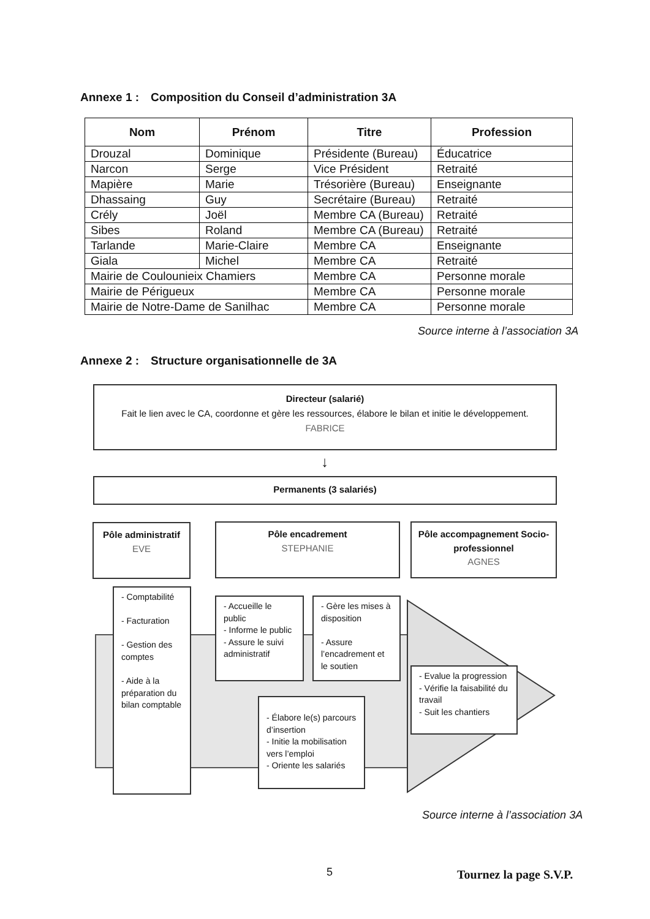Annexe 1 : Composition du Conseil d’administration 3A
| Nom | Prénom | Titre | Profession |
| --- | --- | --- | --- |
| Drouzal | Dominique | Présidente (Bureau) | Éducatrice |
| Narcon | Serge | Vice Président | Retraité |
| Mapière | Marie | Trésorière (Bureau) | Enseignante |
| Dhassaing | Guy | Secrétaire (Bureau) | Retraité |
| Crély | Joël | Membre CA (Bureau) | Retraité |
| Sibes | Roland | Membre CA (Bureau) | Retraité |
| Tarlande | Marie-Claire | Membre CA | Enseignante |
| Giala | Michel | Membre CA | Retraité |
| Mairie de Coulounieix Chamiers | | Membre CA | Personne morale |
| Mairie de Périgueux | | Membre CA | Personne morale |
| Mairie de Notre-Dame de Sanilhac | | Membre CA | Personne morale |
Source interne à l’association 3A
Annexe 2 : Structure organisationnelle de 3A
Directeur (salarié)
Fait le lien avec le CA, coordonne et gère les ressources, élabore le bilan et initie le développement.
FABRICE
↓
Permanents (3 salariés)
Pôle administratif
EVE
Pôle encadrement
STEPHANIE
Pôle accompagnement Socio-professionnel
AGNES
- Comptabilité
- Facturation
- Gestion des comptes
- Aide à la préparation du bilan comptable
- Accueille le public
- Informe le public
- Assure le suivi administratif
- Gère les mises à disposition
- Assure l’encadrement et le soutien
- Élabore le(s) parcours d’insertion
- Initie la mobilisation vers l’emploi
- Oriente les salariés
- Evalue la progression
- Vérifie la faisabilité du travail
- Suit les chantiers
Source interne à l’association 3A
5 Tournez la page S.V.P.